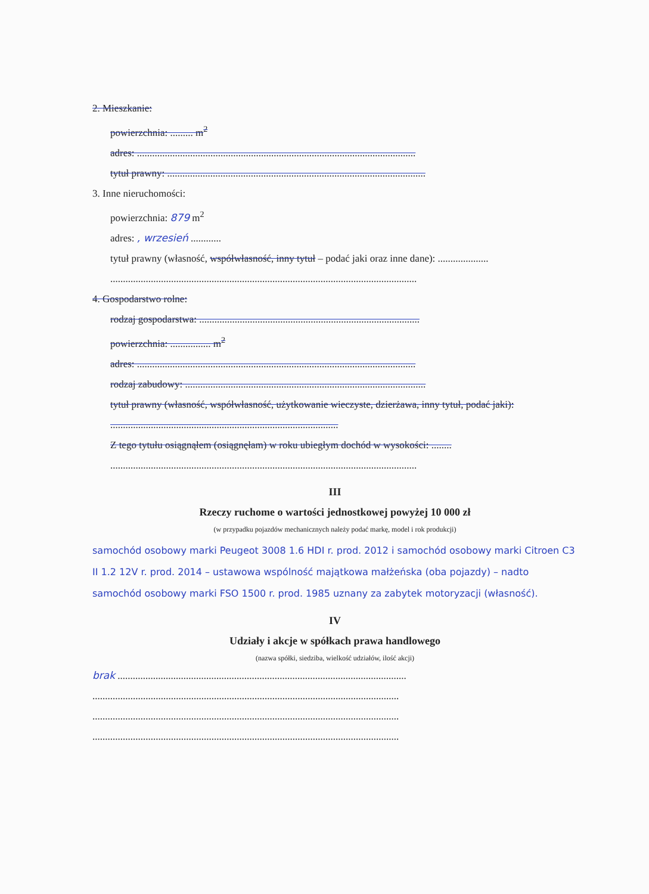2. Mieszkanie:
powierzchnia: ......... m<sup>2</sup>
adres: ..............................................................................................................
tytuł prawny: ......................................................................................................
3. Inne nieruchomości:
powierzchnia: 879 m<sup>2</sup>
adres: , wrzesień ............
tytuł prawny (własność, współwłasność, inny tytuł – podać jaki oraz inne dane): ....................
.........................................................................................................................
4. Gospodarstwo rolne:
rodzaj gospodarstwa: .......................................................................................
powierzchnia: ................ m<sup>2</sup>
adres: ..............................................................................................................
rodzaj zabudowy: ...............................................................................................
tytuł prawny (własność, współwłasność, użytkowanie wieczyste, dzierżawa, inny tytuł, podać jaki): ..........................................................................................
Z tego tytułu osiągnąłem (osiągnęłam) w roku ubiegłym dochód w wysokości: ........
.........................................................................................................................
III
Rzeczy ruchome o wartości jednostkowej powyżej 10 000 zł
(w przypadku pojazdów mechanicznych należy podać markę, model i rok produkcji)
samochód osobowy marki Peugeot 3008 1.6 HDI r. prod. 2012 i samochód osobowy marki Citroen C3 II 1.2 12V r. prod. 2014 – ustawowa wspólność majątkowa małżeńska (oba pojazdy) – nadto samochód osobowy marki FSO 1500 r. prod. 1985 uznany za zabytek motoryzacji (własność).
IV
Udziały i akcje w spółkach prawa handlowego
(nazwa spółki, siedziba, wielkość udziałów, ilość akcji)
brak ..................................................................................................................
.........................................................................................................................
.........................................................................................................................
.........................................................................................................................